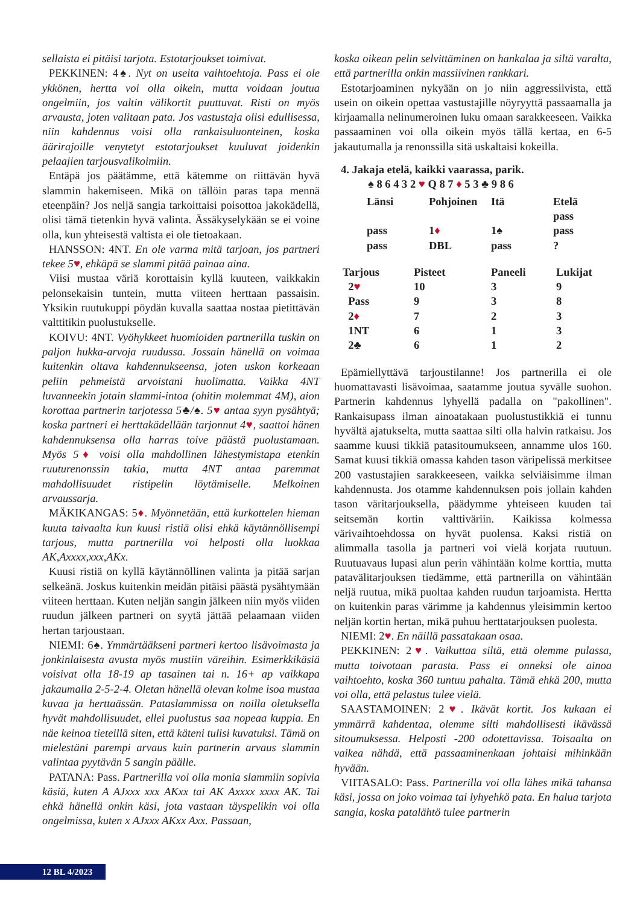sellaista ei pitäisi tarjota. Estotarjoukset toimivat.
PEKKINEN: 4♠. Nyt on useita vaihtoehtoja. Pass ei ole ykkönen, hertta voi olla oikein, mutta voidaan joutua ongelmiin, jos valtin välikortit puuttuvat. Risti on myös arvausta, joten valitaan pata. Jos vastustaja olisi edullisessa, niin kahdennus voisi olla rankaisuluonteinen, koska äärirajoille venytetyt estotarjoukset kuuluvat joidenkin pelaajien tarjousvalikoimiin.
Entäpä jos päätämme, että kätemme on riittävän hyvä slammin hakemiseen. Mikä on tällöin paras tapa mennä eteenpäin? Jos neljä sangia tarkoittaisi poisottoa jakokädellä, olisi tämä tietenkin hyvä valinta. Ässäkyselykään se ei voine olla, kun yhteisestä valtista ei ole tietoakaan.
HANSSON: 4NT. En ole varma mitä tarjoan, jos partneri tekee 5♥, ehkäpä se slammi pitää painaa aina.
Viisi mustaa väriä korottaisin kyllä kuuteen, vaikkakin pelonsekaisin tuntein, mutta viiteen herttaan passaisin. Yksikin ruutukuppi pöydän kuvalla saattaa nostaa pietittävän valttitikin puolustukselle.
KOIVU: 4NT. Vyöhykkeet huomioiden partnerilla tuskin on paljon hukka-arvoja ruudussa. Jossain hänellä on voimaa kuitenkin oltava kahdennukseensa, joten uskon korkeaan peliin pehmeistä arvoistani huolimatta. Vaikka 4NT luvanneekin jotain slammi-intoa (ohitin molemmat 4M), aion korottaa partnerin tarjotessa 5♣/♠. 5♥ antaa syyn pysähtyä; koska partneri ei herttakädellään tarjonnut 4♥, saattoi hänen kahdennuksensa olla harras toive päästä puolustamaan. Myös 5♦ voisi olla mahdollinen lähestymistapa etenkin ruuturenonssin takia, mutta 4NT antaa paremmat mahdollisuudet ristipelin löytämiselle. Melkoinen arvaussarja.
MÄKIKANGAS: 5♦. Myönnetään, että kurkottelen hieman kuuta taivaalta kun kuusi ristiä olisi ehkä käytännöllisempi tarjous, mutta partnerilla voi helposti olla luokkaa AK,Axxxx,xxx,AKx.
Kuusi ristiä on kyllä käytännöllinen valinta ja pitää sarjan selkeänä. Joskus kuitenkin meidän pitäisi päästä pysähtymään viiteen herttaan. Kuten neljän sangin jälkeen niin myös viiden ruudun jälkeen partneri on syytä jättää pelaamaan viiden hertan tarjoustaan.
NIEMI: 6♠. Ymmärtääkseni partneri kertoo lisävoimasta ja jonkinlaisesta avusta myös mustiin väreihin. Esimerkkikäsiä voisivat olla 18-19 ap tasainen tai n. 16+ ap vaikkapa jakaumalla 2-5-2-4. Oletan hänellä olevan kolme isoa mustaa kuvaa ja herttaässän. Pataslammissa on noilla oletuksella hyvät mahdollisuudet, ellei puolustus saa nopeaa kuppia. En näe keinoa tieteillä siten, että käteni tulisi kuvatuksi. Tämä on mielestäni parempi arvaus kuin partnerin arvaus slammin valintaa pyytävän 5 sangin päälle.
PATANA: Pass. Partnerilla voi olla monia slammiin sopivia käsiä, kuten A AJxxx xxx AKxx tai AK Axxxx xxxx AK. Tai ehkä hänellä onkin käsi, jota vastaan täyspelikin voi olla ongelmissa, kuten x AJxxx AKxx Axx. Passaan,
koska oikean pelin selvittäminen on hankalaa ja siltä varalta, että partnerilla onkin massiivinen rankkari.
Estotarjoaminen nykyään on jo niin aggressiivista, että usein on oikein opettaa vastustajille nöyryyttä passaamalla ja kirjaamalla nelinumeroinen luku omaan sarakkeeseen. Vaikka passaaminen voi olla oikein myös tällä kertaa, en 6-5 jakautumalla ja renonssilla sitä uskaltaisi kokeilla.
4. Jakaja etelä, kaikki vaarassa, parik.
♠ 8 6 4 3 2 ♥ Q 8 7 ♦ 5 3 ♣ 9 8 6
| Länsi | Pohjoinen | Itä | Etelä |
| | | | pass |
| pass | 1 ♦ | 1♠ | pass |
| pass | DBL | pass | ? |
| Tarjous | Pisteet | Paneeli | Lukijat |
| 2 ♥ | 10 | 3 | 9 |
| Pass | 9 | 3 | 8 |
| 2 ♦ | 7 | 2 | 3 |
| 1NT | 6 | 1 | 3 |
| 2♣ | 6 | 1 | 2 |
Epämiellyttävä tarjoustilanne! Jos partnerilla ei ole huomattavasti lisävoimaa, saatamme joutua syvälle suohon. Partnerin kahdennus lyhyellä padalla on "pakollinen". Rankaisupass ilman ainoatakaan puolustustikkiä ei tunnu hyvältä ajatukselta, mutta saattaa silti olla halvin ratkaisu. Jos saamme kuusi tikkiä patasitoumukseen, annamme ulos 160. Samat kuusi tikkiä omassa kahden tason väripelissä merkitsee 200 vastustajien sarakkeeseen, vaikka selviäisimme ilman kahdennusta. Jos otamme kahdennuksen pois jollain kahden tason väritarjouksella, päädymme yhteiseen kuuden tai seitsemän kortin valttiväriin. Kaikissa kolmessa värivaihtoehdossa on hyvät puolensa. Kaksi ristiä on alimmalla tasolla ja partneri voi vielä korjata ruutuun. Ruutuavaus lupasi alun perin vähintään kolme korttia, mutta patavälitarjouksen tiedämme, että partnerilla on vähintään neljä ruutua, mikä puoltaa kahden ruudun tarjoamista. Hertta on kuitenkin paras värimme ja kahdennus yleisimmin kertoo neljän kortin hertan, mikä puhuu herttatarjouksen puolesta.
NIEMI: 2♥. En näillä passatakaan osaa.
PEKKINEN: 2♥. Vaikuttaa siltä, että olemme pulassa, mutta toivotaan parasta. Pass ei onneksi ole ainoa vaihtoehto, koska 360 tuntuu pahalta. Tämä ehkä 200, mutta voi olla, että pelastus tulee vielä.
SAASTAMOINEN: 2♥. Ikävät kortit. Jos kukaan ei ymmärrä kahdentaa, olemme silti mahdollisesti ikävässä sitoumuksessa. Helposti -200 odotettavissa. Toisaalta on vaikea nähdä, että passaaminenkaan johtaisi mihinkään hyvään.
VIITASALO: Pass. Partnerilla voi olla lähes mikä tahansa käsi, jossa on joko voimaa tai lyhyehkö pata. En halua tarjota sangia, koska patalähtö tulee partnerin
12 BL 4/2023